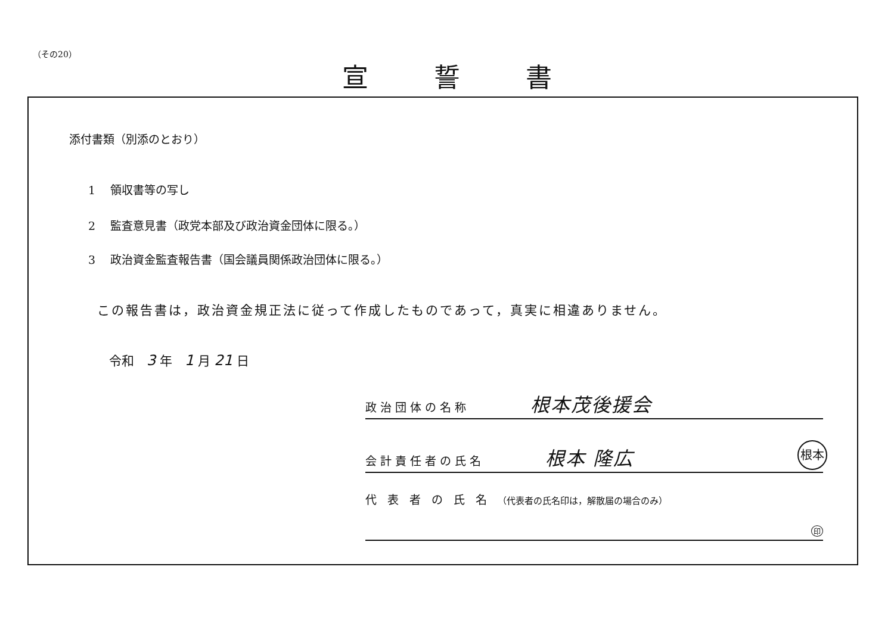（その20）
宣誓書
添付書類（別添のとおり）
1　 領収書等の写し
2　 監査意見書（政党本部及び政治資金団体に限る。）
3　 政治資金監査報告書（国会議員関係政治団体に限る。）
この報告書は，政治資金規正法に従って作成したものであって，真実に相違ありません。
令和　3 年　1 月 21 日
政治団体の名称 根本茂後援会
会計責任者の氏名 根本 隆広 根本
代 表 者 の 氏 名 （代表者の氏名印は，解散届の場合のみ）
印